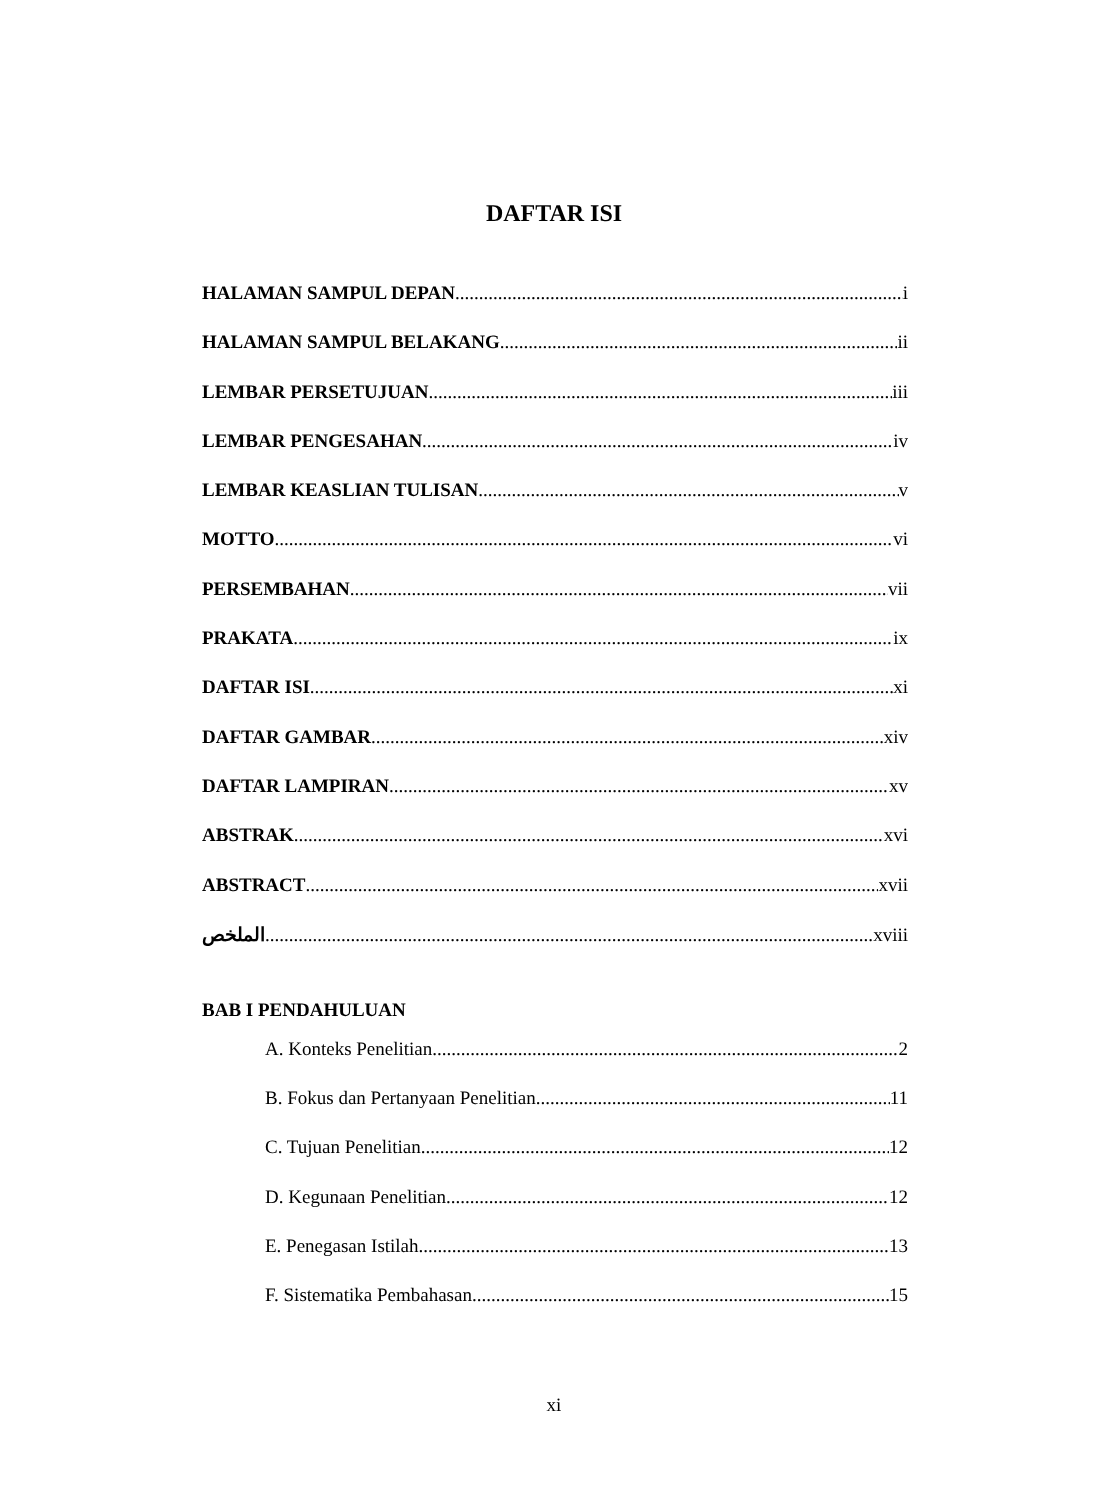DAFTAR ISI
HALAMAN SAMPUL DEPAN i
HALAMAN SAMPUL BELAKANG ii
LEMBAR PERSETUJUAN iii
LEMBAR PENGESAHAN iv
LEMBAR KEASLIAN TULISAN v
MOTTO vi
PERSEMBAHAN vii
PRAKATA ix
DAFTAR ISI xi
DAFTAR GAMBAR xiv
DAFTAR LAMPIRAN xv
ABSTRAK xvi
ABSTRACT xvii
الملخص xviii
BAB I PENDAHULUAN
A. Konteks Penelitian 2
B. Fokus dan Pertanyaan Penelitian 11
C. Tujuan Penelitian 12
D. Kegunaan Penelitian 12
E. Penegasan Istilah 13
F. Sistematika Pembahasan 15
xi